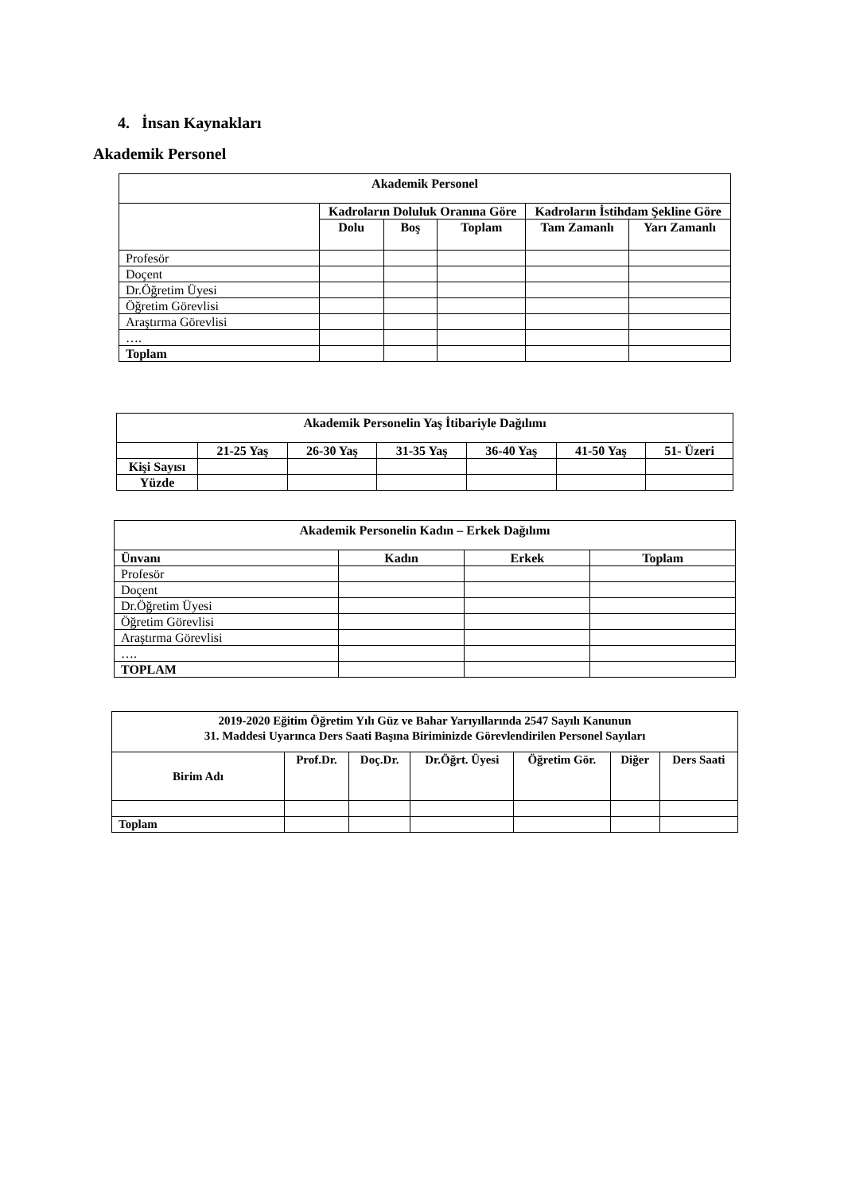4. İnsan Kaynakları
Akademik Personel
| Akademik Personel | | | | | |
| --- | --- | --- | --- | --- | --- |
| | Kadroların Doluluk Oranına Göre | | | Kadroların İstihdam Şekline Göre | |
| | Dolu | Boş | Toplam | Tam Zamanlı | Yarı Zamanlı |
| Profesör | | | | | |
| Doçent | | | | | |
| Dr.Öğretim Üyesi | | | | | |
| Öğretim Görevlisi | | | | | |
| Araştırma Görevlisi | | | | | |
| …. | | | | | |
| Toplam | | | | | |
| Akademik Personelin Yaş İtibariyle Dağılımı | | | | | | |
| --- | --- | --- | --- | --- | --- | --- |
| | 21-25 Yaş | 26-30 Yaş | 31-35 Yaş | 36-40 Yaş | 41-50 Yaş | 51- Üzeri |
| Kişi Sayısı | | | | | | |
| Yüzde | | | | | | |
| Akademik Personelin Kadın – Erkek Dağılımı | | | |
| --- | --- | --- | --- |
| Ünvanı | Kadın | Erkek | Toplam |
| Profesör | | | |
| Doçent | | | |
| Dr.Öğretim Üyesi | | | |
| Öğretim Görevlisi | | | |
| Araştırma Görevlisi | | | |
| …. | | | |
| TOPLAM | | | |
| 2019-2020 Eğitim Öğretim Yılı Güz ve Bahar Yarıyıllarında 2547 Sayılı Kanunun 31. Maddesi Uyarınca Ders Saati Başına Biriminizde Görevlendirilen Personel Sayıları | | | | | | |
| --- | --- | --- | --- | --- | --- | --- |
| Birim Adı | Prof.Dr. | Doç.Dr. | Dr.Öğrt. Üyesi | Öğretim Gör. | Diğer | Ders Saati |
| Toplam | | | | | | |